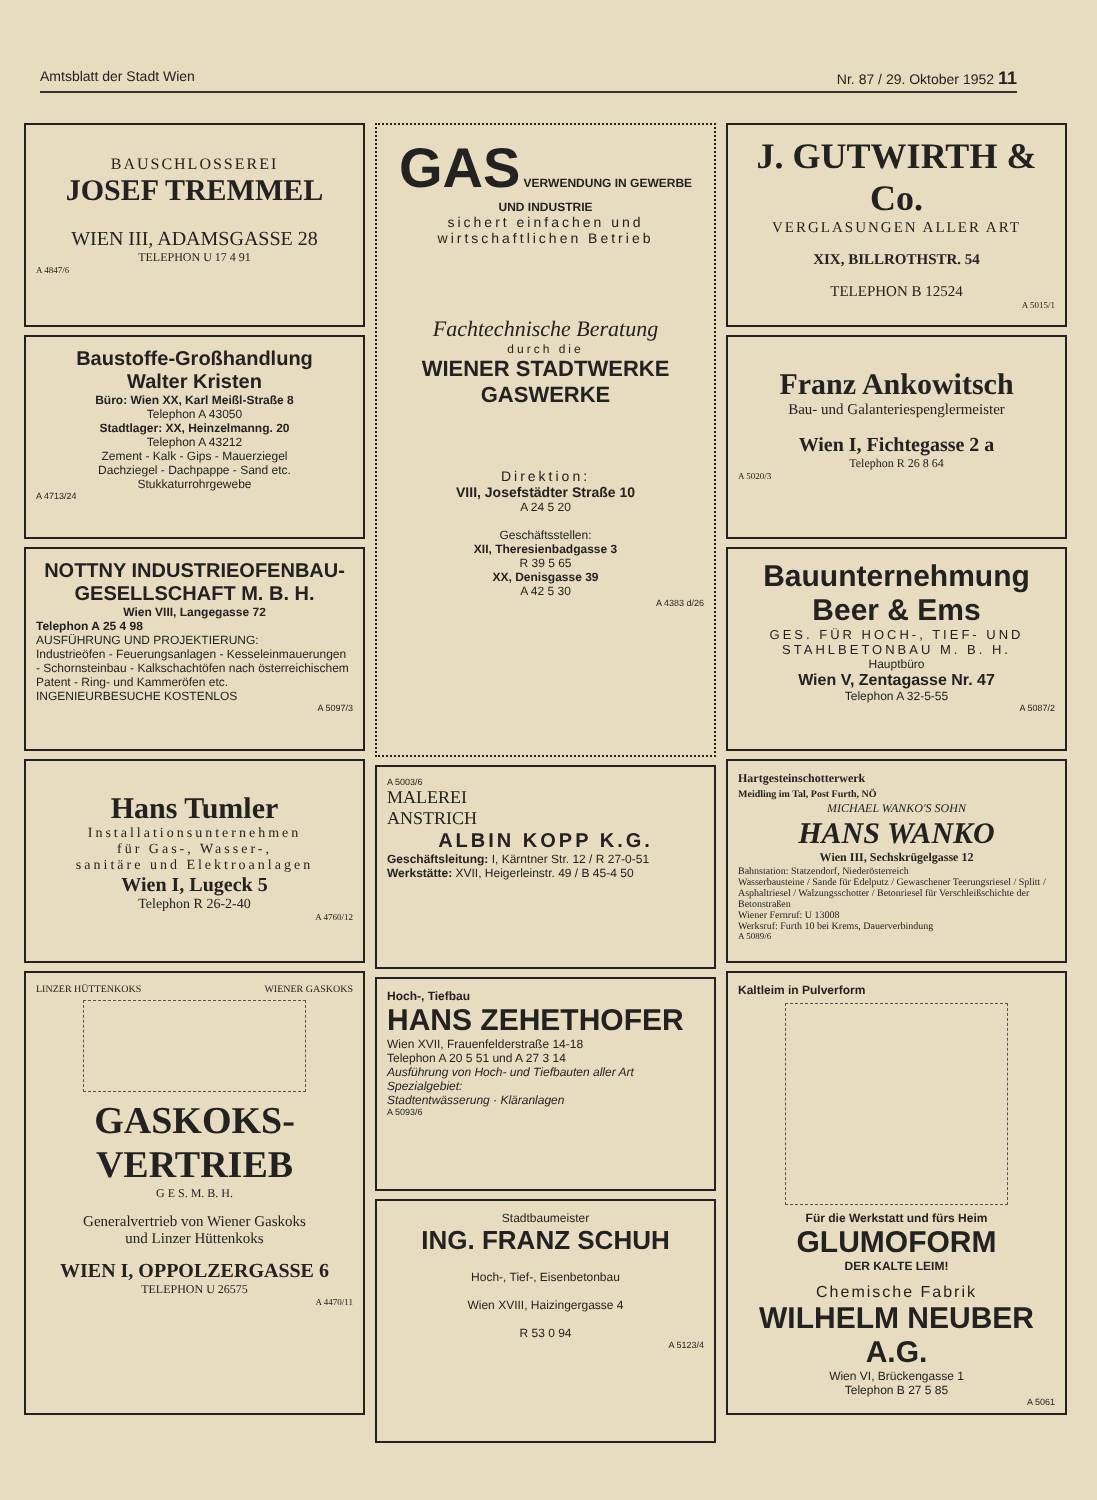Amtsblatt der Stadt Wien Nr. 87 / 29. Oktober 1952 11
BAUSCHLOSSEREI
JOSEF TREMMEL
WIEN III, ADAMSGASSE 28
TELEPHON U 17 4 91
A 4847/6
Baustoffe-Großhandlung
Walter Kristen
Büro: Wien XX, Karl Meißl-Straße 8
Telephon A 43050
Stadtlager: XX, Heinzelmanng. 20
Telephon A 43212
Zement - Kalk - Gips - Mauerziegel
Dachziegel - Dachpappe - Sand etc.
Stukkaturrohrgewebe
A 4713/24
NOTTNY INDUSTRIEOFENBAU-
GESELLSCHAFT M. B. H.
Wien VIII, Langegasse 72
Telephon A 25 4 98
AUSFÜHRUNG UND PROJEKTIERUNG:
Industrieöfen - Feuerungsanlagen - Kesseleinmauerungen - Schornsteinbau - Kalkschachtöfen nach österreichischem Patent - Ring- und Kammeröfen etc.
INGENIEURBESUCHE KOSTENLOS
A 5097/3
Hans Tumler
Installationsunternehmen
für Gas-, Wasser-,
sanitäre und Elektroanlagen
Wien I, Lugeck 5
Telephon R 26-2-40
A 4760/12
LINZER HÜTTENKOKS WIENER GASKOKS
GASKOKS-
VERTRIEB
G E S. M. B. H.
Generalvertrieb von Wiener Gaskoks
und Linzer Hüttenkoks
WIEN I, OPPOLZERGASSE 6
TELEPHON U 26575
A 4470/11
GAS VERWENDUNG IN GEWERBE UND INDUSTRIE
sichert einfachen und
wirtschaftlichen Betrieb
Fachtechnische Beratung
durch die
WIENER STADTWERKE
GASWERKE
Direktion:
VIII, Josefstädter Straße 10
A 24 5 20
Geschäftsstellen:
XII, Theresienbadgasse 3
R 39 5 65
XX, Denisgasse 39
A 42 5 30
A 4383 d/26
A 5003/6
MALEREI
ANSTRICH
ALBIN KOPP K.G.
Geschäftsleitung: I, Kärntner Str. 12 / R 27-0-51
Werkstätte: XVII, Heigerleinstr. 49 / B 45-4 50
Hoch-, Tiefbau
HANS ZEHETHOFER
Wien XVII, Frauenfelderstraße 14-18
Telephon A 20 5 51 und A 27 3 14
Ausführung von Hoch- und Tiefbauten aller Art
Spezialgebiet:
Stadtentwässerung · Kläranlagen
A 5093/6
Stadtbaumeister
ING. FRANZ SCHUH
Hoch-, Tief-, Eisenbetonbau
Wien XVIII, Haizingergasse 4
R 53 0 94
A 5123/4
J. GUTWIRTH & Co.
VERGLASUNGEN ALLER ART
XIX, BILLROTHSTR. 54
TELEPHON B 12524
A 5015/1
Franz Ankowitsch
Bau- und Galanteriespenglermeister
Wien I, Fichtegasse 2 a
Telephon R 26 8 64
A 5020/3
Bauunternehmung
Beer & Ems
GES. FÜR HOCH-, TIEF- UND STAHLBETONBAU M. B. H.
Hauptbüro
Wien V, Zentagasse Nr. 47
Telephon A 32-5-55
A 5087/2
Hartgesteinschotterwerk
Meidling im Tal, Post Furth, NÖ
MICHAEL WANKO'S SOHN
HANS WANKO
Wien III, Sechskrügelgasse 12
Bahnstation: Statzendorf, Niederösterreich
Wasserbausteine / Sande für Edelputz / Gewaschener Teerungsriesel / Splitt / Asphaltriesel / Walzungsschotter / Betonriesel für Verschleißschichte der Betonstraßen
Wiener Fernruf: U 13008
Werksruf: Furth 10 bei Krems, Dauerverbindung
A 5089/6
Kaltleim in Pulverform
Für die Werkstatt und fürs Heim
GLUMOFORM
DER KALTE LEIM!
Chemische Fabrik
WILHELM NEUBER A.G.
Wien VI, Brückengasse 1
Telephon B 27 5 85
A 5061